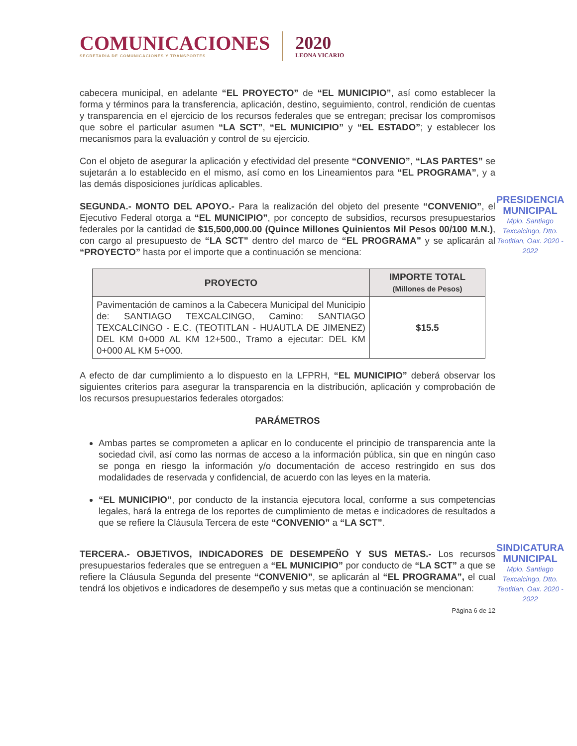COMUNICACIONES
SECRETARÍA DE COMUNICACIONES Y TRANSPORTES
2020
LEONA VICARIO
PRESIDENCIA MUNICIPAL
Mplo. Santiago Texcalcingo, Dtto. Teotitlan, Oax. 2020 - 2022
SINDICATURA MUNICIPAL
Mplo. Santiago Texcalcingo, Dtto. Teotitlan, Oax. 2020 - 2022
cabecera municipal, en adelante “EL PROYECTO” de “EL MUNICIPIO”, así como establecer la forma y términos para la transferencia, aplicación, destino, seguimiento, control, rendición de cuentas y transparencia en el ejercicio de los recursos federales que se entregan; precisar los compromisos que sobre el particular asumen “LA SCT”, “EL MUNICIPIO” y “EL ESTADO”; y establecer los mecanismos para la evaluación y control de su ejercicio.
Con el objeto de asegurar la aplicación y efectividad del presente “CONVENIO”, “LAS PARTES” se sujetarán a lo establecido en el mismo, así como en los Lineamientos para “EL PROGRAMA”, y a las demás disposiciones jurídicas aplicables.
SEGUNDA.- MONTO DEL APOYO.- Para la realización del objeto del presente “CONVENIO”, el Ejecutivo Federal otorga a “EL MUNICIPIO”, por concepto de subsidios, recursos presupuestarios federales por la cantidad de $15,500,000.00 (Quince Millones Quinientos Mil Pesos 00/100 M.N.), con cargo al presupuesto de “LA SCT” dentro del marco de “EL PROGRAMA” y se aplicarán al “PROYECTO” hasta por el importe que a continuación se menciona:
| PROYECTO | IMPORTE TOTAL (Millones de Pesos) |
| --- | --- |
| Pavimentación de caminos a la Cabecera Municipal del Municipio de: SANTIAGO TEXCALCINGO, Camino: SANTIAGO TEXCALCINGO - E.C. (TEOTITLAN - HUAUTLA DE JIMENEZ) DEL KM 0+000 AL KM 12+500., Tramo a ejecutar: DEL KM 0+000 AL KM 5+000. | $15.5 |
A efecto de dar cumplimiento a lo dispuesto en la LFPRH, “EL MUNICIPIO” deberá observar los siguientes criterios para asegurar la transparencia en la distribución, aplicación y comprobación de los recursos presupuestarios federales otorgados:
PARÁMETROS
Ambas partes se comprometen a aplicar en lo conducente el principio de transparencia ante la sociedad civil, así como las normas de acceso a la información pública, sin que en ningún caso se ponga en riesgo la información y/o documentación de acceso restringido en sus dos modalidades de reservada y confidencial, de acuerdo con las leyes en la materia.
“EL MUNICIPIO”, por conducto de la instancia ejecutora local, conforme a sus competencias legales, hará la entrega de los reportes de cumplimiento de metas e indicadores de resultados a que se refiere la Cláusula Tercera de este “CONVENIO” a “LA SCT”.
TERCERA.- OBJETIVOS, INDICADORES DE DESEMPEÑO Y SUS METAS.- Los recursos presupuestarios federales que se entreguen a “EL MUNICIPIO” por conducto de “LA SCT” a que se refiere la Cláusula Segunda del presente “CONVENIO”, se aplicarán al “EL PROGRAMA”, el cual tendrá los objetivos e indicadores de desempeño y sus metas que a continuación se mencionan:
Página 6 de 12